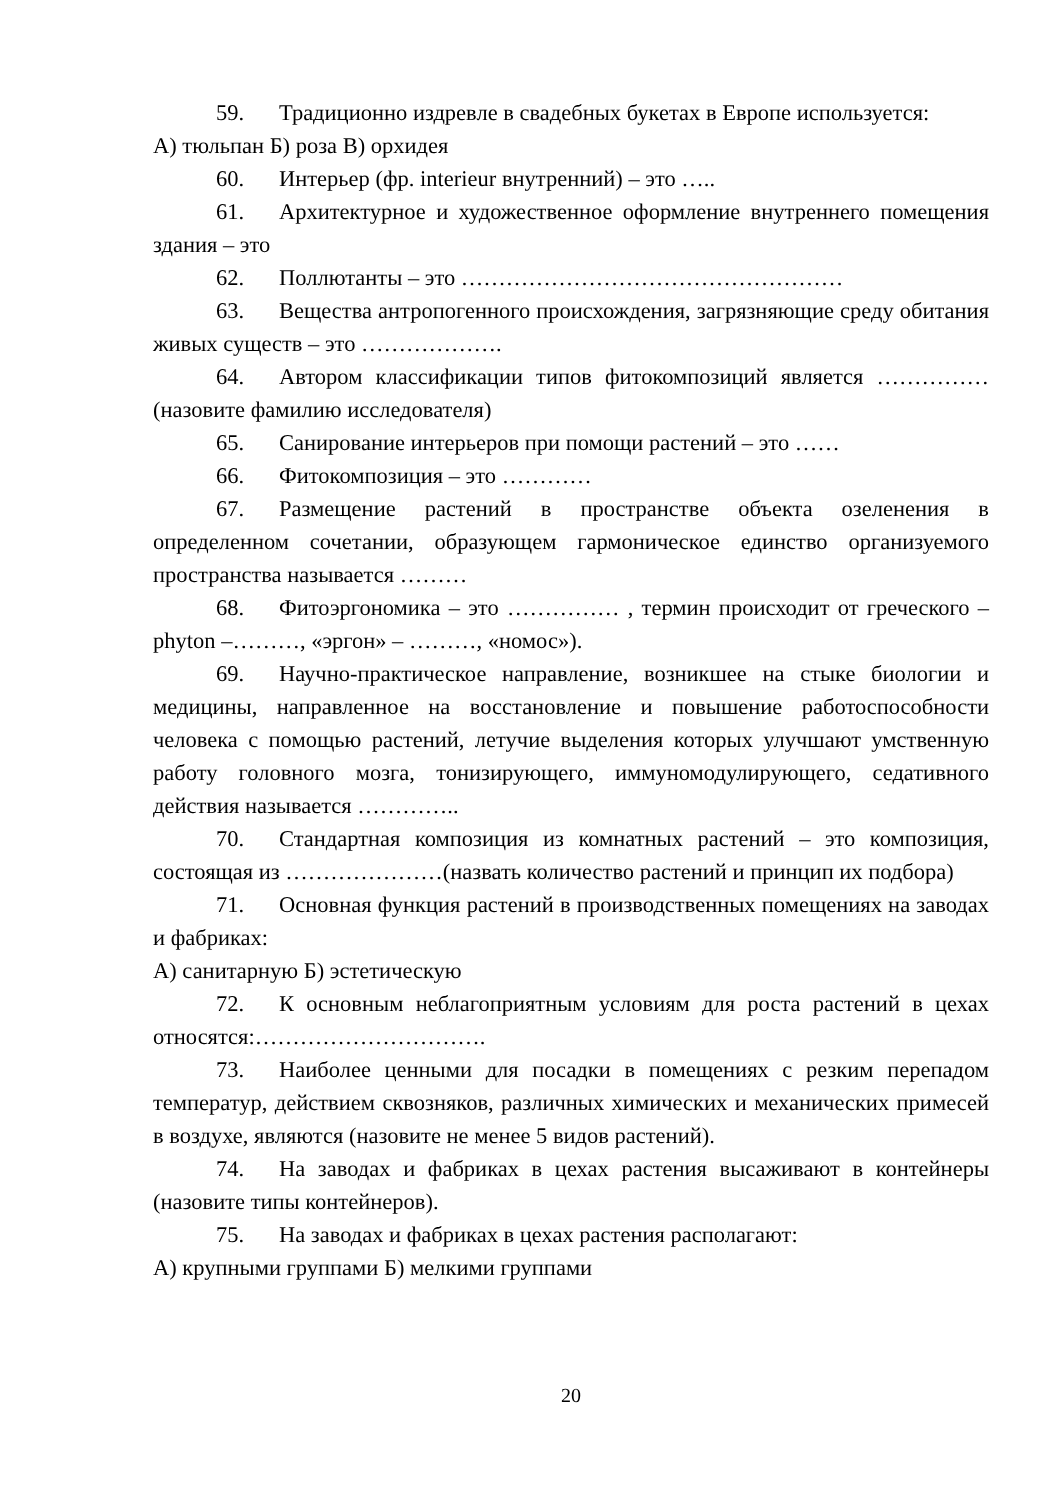59. Традиционно издревле в свадебных букетах в Европе используется:
А) тюльпан Б) роза В) орхидея
60. Интерьер (фр. interieur внутренний) – это …..
61. Архитектурное и художественное оформление внутреннего помещения здания – это
62. Поллютанты – это ……………………………………………
63. Вещества антропогенного происхождения, загрязняющие среду обитания живых существ – это ……………….
64. Автором классификации типов фитокомпозиций является …………… (назовите фамилию исследователя)
65. Санирование интерьеров при помощи растений – это ……
66. Фитокомпозиция – это …………
67. Размещение растений в пространстве объекта озеленения в определенном сочетании, образующем гармоническое единство организуемого пространства называется ………
68. Фитоэргономика – это …………… , термин происходит от греческого – phyton –………, «эргон» – ………, «номос»).
69. Научно-практическое направление, возникшее на стыке биологии и медицины, направленное на восстановление и повышение работоспособности человека с помощью растений, летучие выделения которых улучшают умственную работу головного мозга, тонизирующего, иммуномодулирующего, седативного действия называется …………..
70. Стандартная композиция из комнатных растений – это композиция, состоящая из …………………(назвать количество растений и принцип их подбора)
71. Основная функция растений в производственных помещениях на заводах и фабриках:
А) санитарную Б) эстетическую
72. К основным неблагоприятным условиям для роста растений в цехах относятся:………………………….
73. Наиболее ценными для посадки в помещениях с резким перепадом температур, действием сквозняков, различных химических и механических примесей в воздухе, являются (назовите не менее 5 видов растений).
74. На заводах и фабриках в цехах растения высаживают в контейнеры (назовите типы контейнеров).
75. На заводах и фабриках в цехах растения располагают:
А) крупными группами Б) мелкими группами
20